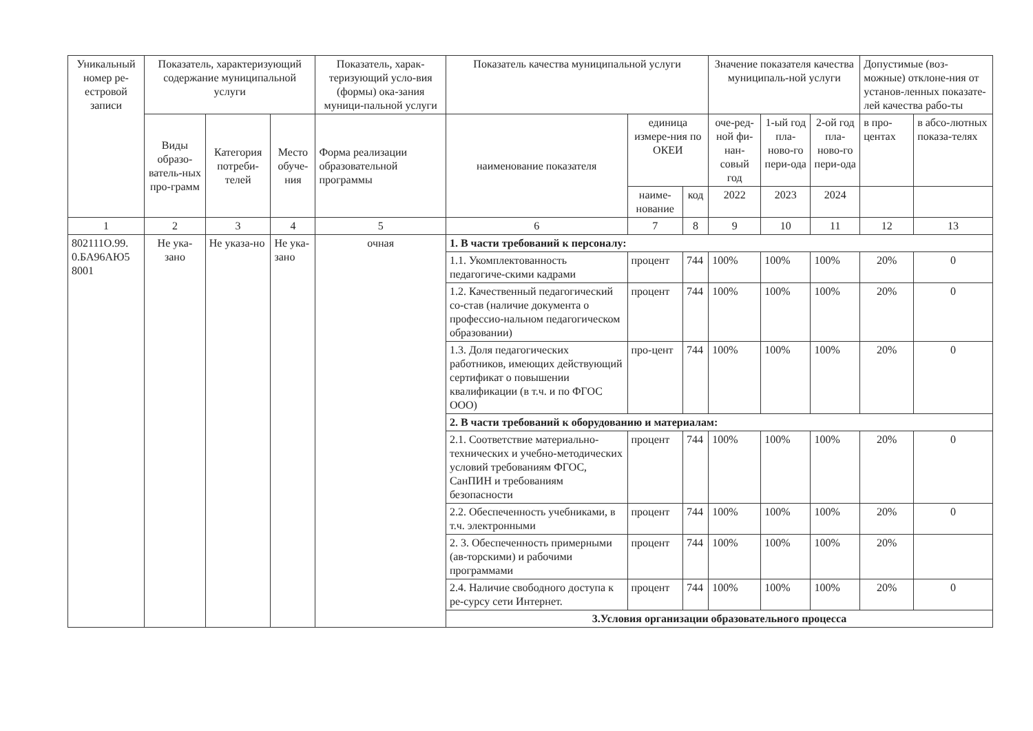| Уникальный номер ре-естровой записи | Показатель, характеризующий содержание муниципальной услуги | | | Показатель, харак-теризующий усло-вия (формы) ока-зания муници-пальной услуги | Показатель качества муниципальной услуги | | | Значение показателя качества муниципаль-ной услуги | | | Допустимые (воз-можные) отклоне-ния от установ-ленных показате-лей качества рабо-ты | |
| --- | --- | --- | --- | --- | --- | --- | --- | --- | --- | --- | --- | --- |
| | Виды образо-ватель-ных про-грамм | Категория потреби-телей | Место обуче-ния | Форма реализации образовательной программы | наименование показателя | единица измере-ния по ОКЕИ | | оче-ред-ной фи-нан-совый год | 1-ый год пла-ново-го пери-ода | 2-ой год пла-ново-го пери-ода | в про-центах | в абсо-лютных показа-телях |
| | | | | | | наиме-нование | код | 2022 | 2023 | 2024 | | |
| 1 | 2 | 3 | 4 | 5 | 6 | 7 | 8 | 9 | 10 | 11 | 12 | 13 |
| 802111О.99. 0.БА96АЮ5 8001 | Не ука-зано | Не указа-но | Не ука-зано | очная | 1. В части требований к персоналу: | | | | | | | |
| | | | | | 1.1. Укомплектованность педагогиче-скими кадрами | процент | 744 | 100% | 100% | 100% | 20% | 0 |
| | | | | | 1.2. Качественный педагогический со-став (наличие документа о профессио-нальном педагогическом образовании) | процент | 744 | 100% | 100% | 100% | 20% | 0 |
| | | | | | 1.3. Доля педагогических работников, имеющих действующий сертификат о повышении квалификации (в т.ч. и по ФГОС ООО) | про-цент | 744 | 100% | 100% | 100% | 20% | 0 |
| | | | | | 2. В части требований к оборудованию и материалам: | | | | | | | |
| | | | | | 2.1. Соответствие материально-технических и учебно-методических условий требованиям ФГОС, СанПИН и требованиям безопасности | процент | 744 | 100% | 100% | 100% | 20% | 0 |
| | | | | | 2.2. Обеспеченность учебниками, в т.ч. электронными | процент | 744 | 100% | 100% | 100% | 20% | 0 |
| | | | | | 2. 3. Обеспеченность примерными (ав-торскими) и рабочими программами | процент | 744 | 100% | 100% | 100% | 20% | |
| | | | | | 2.4. Наличие свободного доступа к ре-сурсу сети Интернет. | процент | 744 | 100% | 100% | 100% | 20% | 0 |
| | | | | | 3.Условия организации образовательного процесса | | | | | | | |